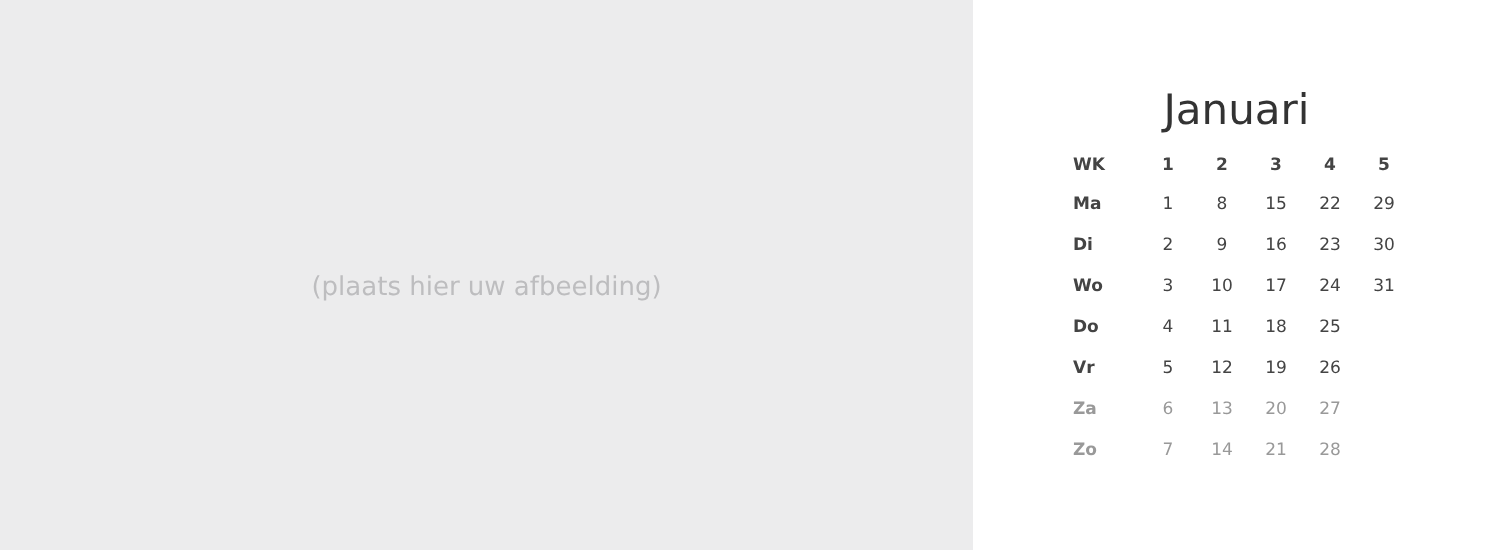(plaats hier uw afbeelding)
Januari
| WK | 1 | 2 | 3 | 4 | 5 |
| --- | --- | --- | --- | --- | --- |
| Ma | 1 | 8 | 15 | 22 | 29 |
| Di | 2 | 9 | 16 | 23 | 30 |
| Wo | 3 | 10 | 17 | 24 | 31 |
| Do | 4 | 11 | 18 | 25 | |
| Vr | 5 | 12 | 19 | 26 | |
| Za | 6 | 13 | 20 | 27 | |
| Zo | 7 | 14 | 21 | 28 | |